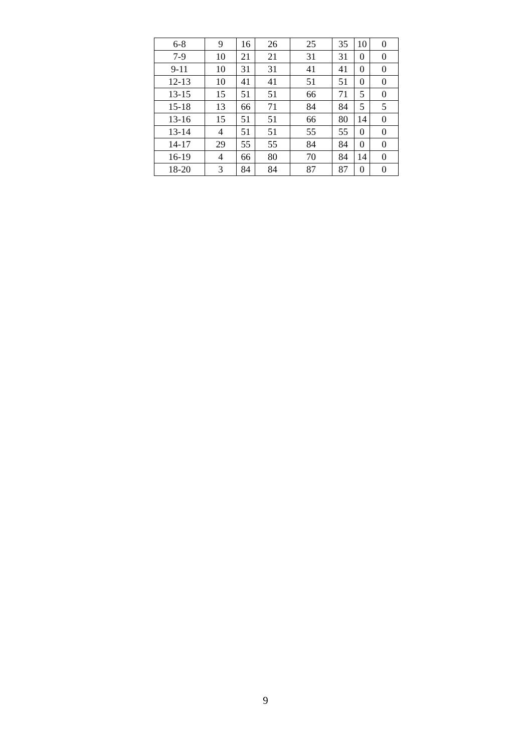| 6-8 | 9 | 16 | 26 | 25 | 35 | 10 | 0 |
| 7-9 | 10 | 21 | 21 | 31 | 31 | 0 | 0 |
| 9-11 | 10 | 31 | 31 | 41 | 41 | 0 | 0 |
| 12-13 | 10 | 41 | 41 | 51 | 51 | 0 | 0 |
| 13-15 | 15 | 51 | 51 | 66 | 71 | 5 | 0 |
| 15-18 | 13 | 66 | 71 | 84 | 84 | 5 | 5 |
| 13-16 | 15 | 51 | 51 | 66 | 80 | 14 | 0 |
| 13-14 | 4 | 51 | 51 | 55 | 55 | 0 | 0 |
| 14-17 | 29 | 55 | 55 | 84 | 84 | 0 | 0 |
| 16-19 | 4 | 66 | 80 | 70 | 84 | 14 | 0 |
| 18-20 | 3 | 84 | 84 | 87 | 87 | 0 | 0 |
9